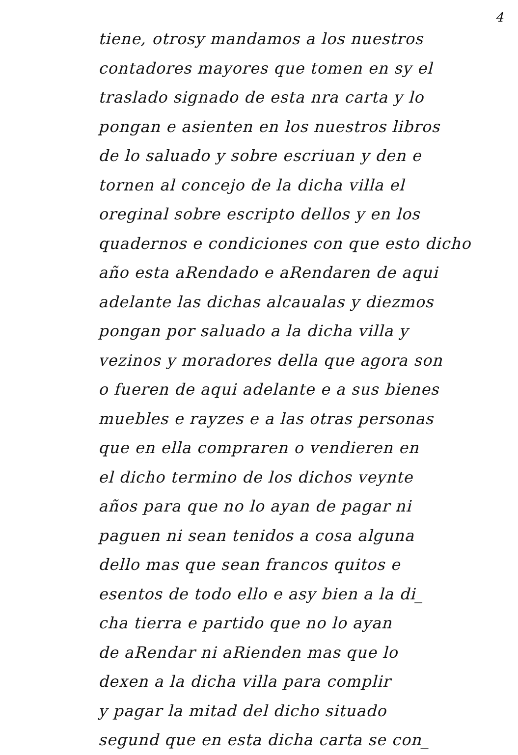4
tiene, otrosy mandamos a los nuestros
contadores mayores que tomen en sy el
traslado signado de esta nra carta y lo
pongan e asienten en los nuestros libros
de lo saluado y sobre escriuan y den e
tornen al concejo de la dicha villa el
oreginal sobre escripto dellos y en los
quadernos e condiciones con que esto dicho
año esta aRendado e aRendaren de aqui
adelante las dichas alcaualas y diezmos
pongan por saluado a la dicha villa y
vezinos y moradores della que agora son
o fueren de aqui adelante e a sus bienes
muebles e rayzes e a las otras personas
que en ella compraren o vendieren en
el dicho termino de los dichos veynte
años para que no lo ayan de pagar ni
paguen ni sean tenidos a cosa alguna
dello mas que sean francos quitos e
esentos de todo ello e asy bien a la di_
cha tierra e partido que no lo ayan
de aRendar ni aRienden mas que lo
dexen a la dicha villa para complir
y pagar la mitad del dicho situado
segund que en esta dicha carta se con_